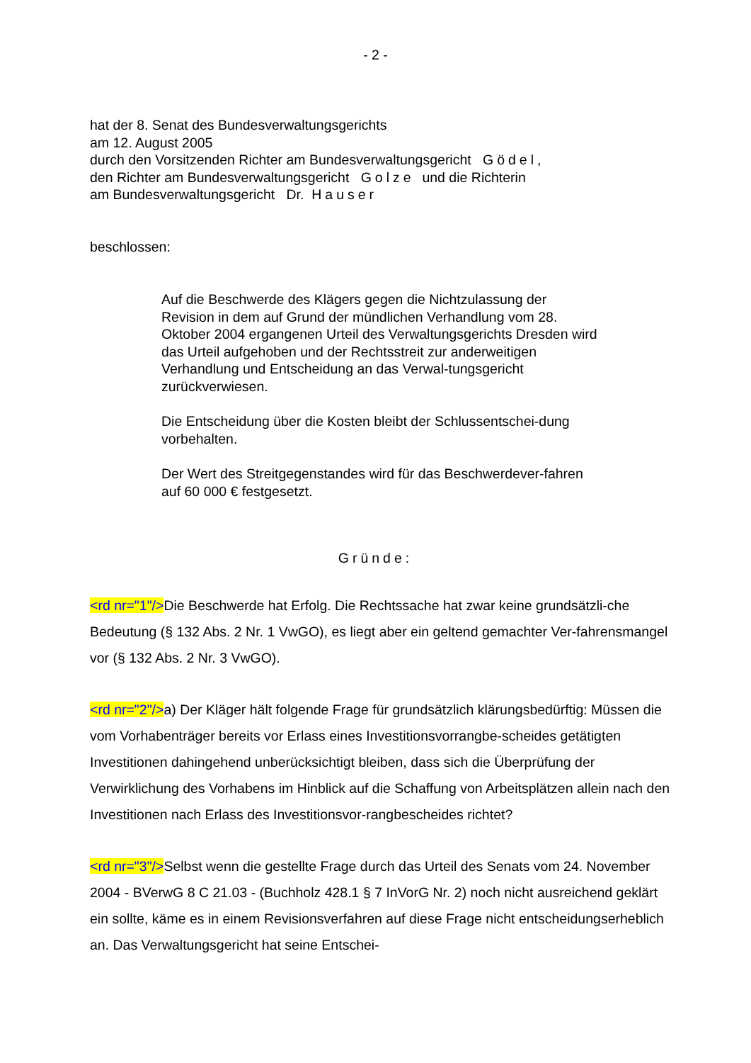- 2 -
hat der 8. Senat des Bundesverwaltungsgerichts
am 12. August 2005
durch den Vorsitzenden Richter am Bundesverwaltungsgericht Gödel,
den Richter am Bundesverwaltungsgericht Golze und die Richterin
am Bundesverwaltungsgericht Dr. Hauser
beschlossen:
Auf die Beschwerde des Klägers gegen die Nichtzulassung der Revision in dem auf Grund der mündlichen Verhandlung vom 28. Oktober 2004 ergangenen Urteil des Verwaltungsgerichts Dresden wird das Urteil aufgehoben und der Rechtsstreit zur anderweitigen Verhandlung und Entscheidung an das Verwal-tungsgericht zurückverwiesen.
Die Entscheidung über die Kosten bleibt der Schlussentschei-dung vorbehalten.
Der Wert des Streitgegenstandes wird für das Beschwerdever-fahren auf 60 000 € festgesetzt.
Gründe:
<rd nr="1"/>Die Beschwerde hat Erfolg. Die Rechtssache hat zwar keine grundsätzli-che Bedeutung (§ 132 Abs. 2 Nr. 1 VwGO), es liegt aber ein geltend gemachter Ver-fahrensmangel vor (§ 132 Abs. 2 Nr. 3 VwGO).
<rd nr="2"/>a) Der Kläger hält folgende Frage für grundsätzlich klärungsbedürftig: Müssen die vom Vorhabenträger bereits vor Erlass eines Investitionsvorrangbe-scheides getätigten Investitionen dahingehend unberücksichtigt bleiben, dass sich die Überprüfung der Verwirklichung des Vorhabens im Hinblick auf die Schaffung von Arbeitsplätzen allein nach den Investitionen nach Erlass des Investitionsvor-rangbescheides richtet?
<rd nr="3"/>Selbst wenn die gestellte Frage durch das Urteil des Senats vom 24. November 2004 - BVerwG 8 C 21.03 - (Buchholz 428.1 § 7 InVorG Nr. 2) noch nicht ausreichend geklärt ein sollte, käme es in einem Revisionsverfahren auf diese Frage nicht entscheidungserheblich an. Das Verwaltungsgericht hat seine Entschei-